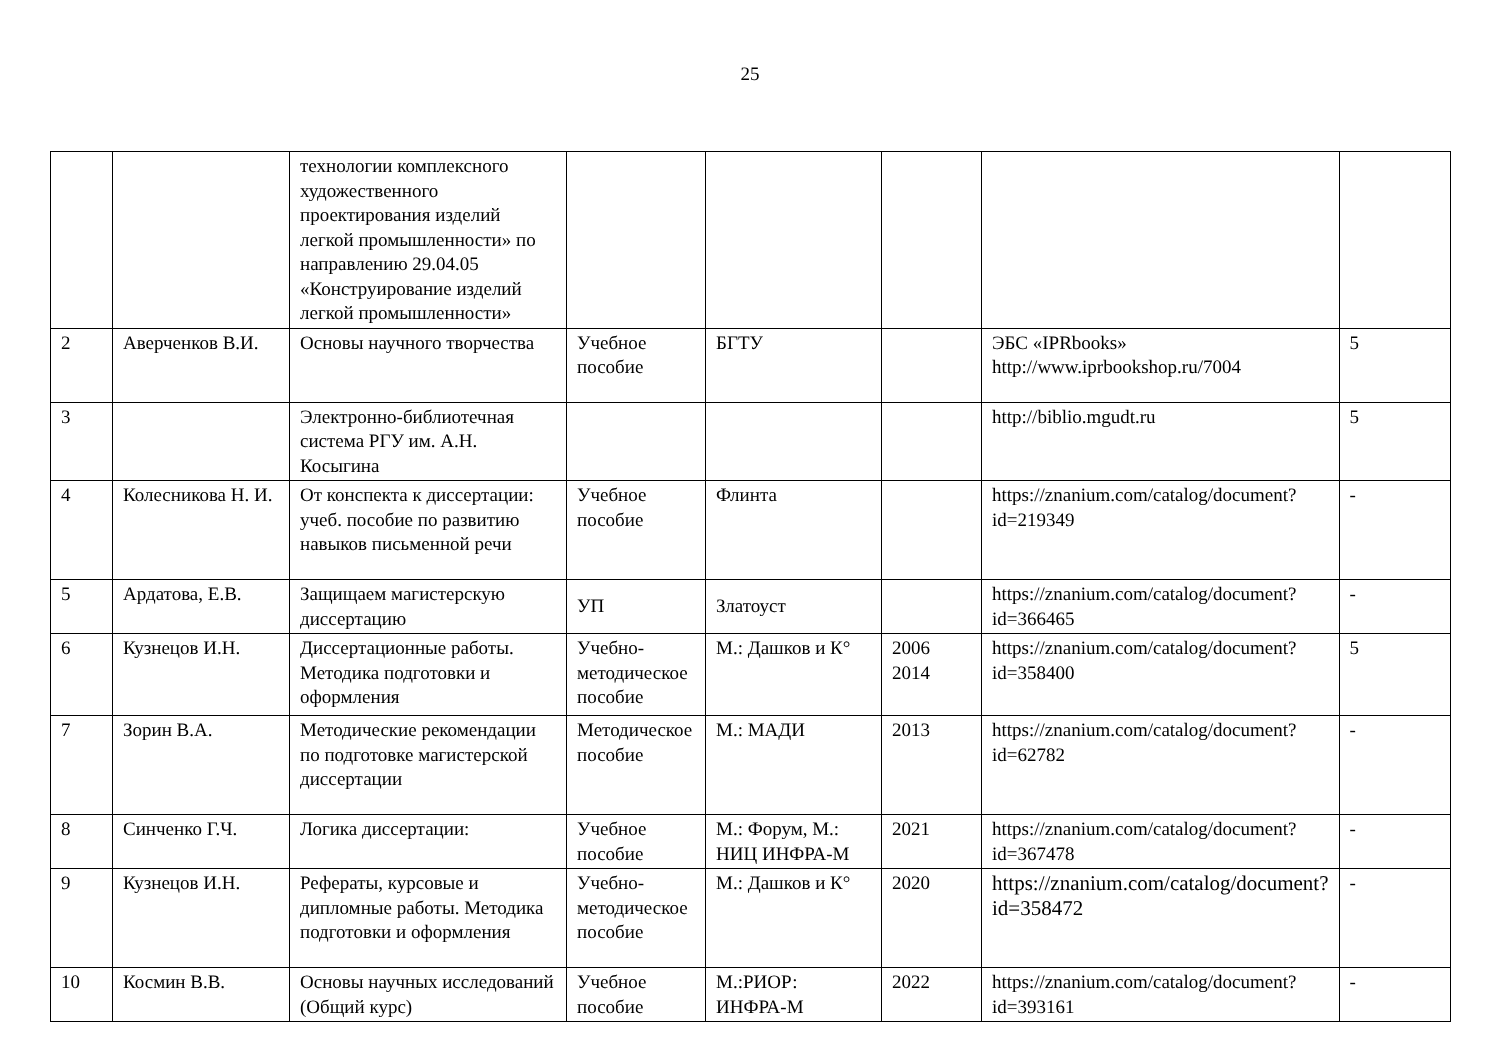25
| | | технологии комплексного художественного проектирования изделий легкой промышленности» по направлению 29.04.05 «Конструирование изделий легкой промышленности» | | | | | |
| 2 | Аверченков В.И. | Основы научного творчества | Учебное пособие | БГТУ | | ЭБС «IPRbooks» http://www.iprbookshop .ru/7004 | 5 |
| 3 | | Электронно-библиотечная система РГУ им. А.Н. Косыгина | | | | http://biblio.mgudt.ru | 5 |
| 4 | Колесникова Н. И. | От конспекта к диссертации: учеб. пособие по развитию навыков письменной речи | Учебное пособие | Флинта | | https://znanium.com/catalog/document?id=219349 | - |
| 5 | Ардатова, Е.В. | Защищаем магистерскую диссертацию | УП | Златоуст | | https://znanium.com/catalog/document?id=366465 | - |
| 6 | Кузнецов И.Н. | Диссертационные работы. Методика подготовки и оформления | Учебно-методическое пособие | М.: Дашков и К° | 2006 2014 | https://znanium.com/catalog/document?id=358400 | 5 |
| 7 | Зорин В.А. | Методические рекомендации по подготовке магистерской диссертации | Методическое пособие | М.: МАДИ | 2013 | https://znanium.com/catalog/document?id=62782 | - |
| 8 | Синченко Г.Ч. | Логика диссертации: | Учебное пособие | М.: Форум, М.: НИЦ ИНФРА-М | 2021 | https://znanium.com/catalog/document?id=367478 | - |
| 9 | Кузнецов И.Н. | Рефераты, курсовые и дипломные работы. Методика подготовки и оформления | Учебно-методическое пособие | М.: Дашков и К° | 2020 | https://znanium.com/catalog/document?id=358472 | - |
| 10 | Космин В.В. | Основы научных исследований (Общий курс) | Учебное пособие | М.:РИОР: ИНФРА-М | 2022 | https://znanium.com/catalog/document?id=393161 | - |